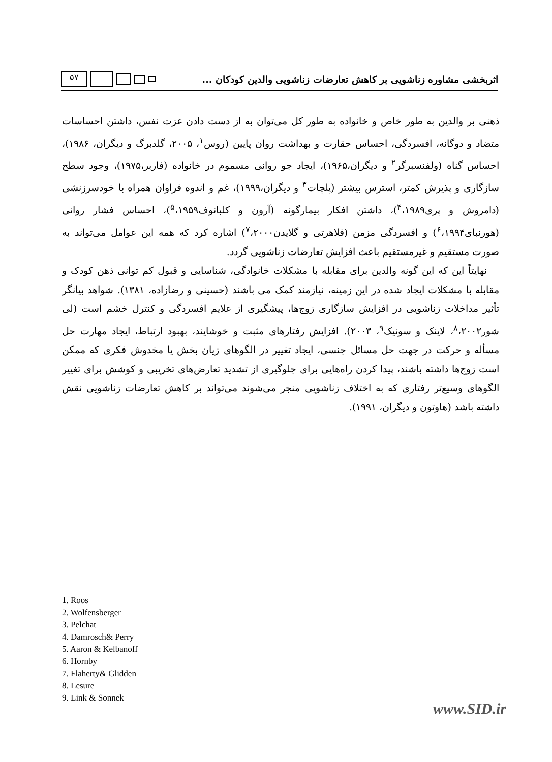اثربخشی مشاوره زناشویی بر کاهش تعارضات زناشویی والدین کودکان ...
۵۷
ذهنی بر والدین به طور خاص و خانواده به طور کل می‌توان به از دست دادن عزت نفس، داشتن احساسات متضاد و دوگانه، افسردگی، احساس حقارت و بهداشت روان پایین (روس<sup>۱</sup>، ۲۰۰۵، گلدبرگ و دیگران، ۱۹۸۶)، احساس گناه (ولفنسبرگر<sup>۲</sup> و دیگران،۱۹۶۵)، ایجاد جو روانی مسموم در خانواده (فاربر،۱۹۷۵)، وجود سطح سازگاری و پذیرش کمتر، استرس بیشتر (پلچات<sup>۳</sup> و دیگران،۱۹۹۹)، غم و اندوه فراوان همراه با خودسرزنشی (دامروش و پری<sup>۴</sup>،۱۹۸۹)، داشتن افکار بیمارگونه (آرون و کلبانوف<sup>۵</sup>،۱۹۵۹)، احساس فشار روانی (هورنبای<sup>۶</sup>،۱۹۹۴) و افسردگی مزمن (فلاهرتی و گلایدن<sup>۷</sup>،۲۰۰۰) اشاره کرد که همه این عوامل می‌تواند به صورت مستقیم و غیرمستقیم باعث افزایش تعارضات زناشویی گردد.
نهایتاً این که این گونه والدین برای مقابله با مشکلات خانوادگی، شناسایی و قبول کم توانی ذهن کودک و مقابله با مشکلات ایجاد شده در این زمینه، نیازمند کمک می باشند (حسینی و رضازاده، ۱۳۸۱). شواهد بیانگر تأثیر مداخلات زناشویی در افزایش سازگاری زوج‌ها، پیشگیری از علایم افسردگی و کنترل خشم است (لی شور<sup>۸</sup>،۲۰۰۲، لاینک و سونیک<sup>۹</sup>، ۲۰۰۳). افزایش رفتارهای مثبت و خوشایند، بهبود ارتباط، ایجاد مهارت حل مسأله و حرکت در جهت حل مسائل جنسی، ایجاد تغییر در الگوهای زیان بخش یا مخدوش فکری که ممکن است زوج‌ها داشته باشند، پیدا کردن راه‌هایی برای جلوگیری از تشدید تعارض‌های تخریبی و کوشش برای تغییر الگوهای وسیع‌تر رفتاری که به اختلاف زناشویی منجر می‌شوند می‌تواند بر کاهش تعارضات زناشویی نقش داشته باشد (هاوتون و دیگران، ۱۹۹۱).
1. Roos
2. Wolfensberger
3. Pelchat
4. Damrosch& Perry
5. Aaron & Kelbanoff
6. Hornby
7. Flaherty& Glidden
8. Lesure
9. Link & Sonnek
www.SID.ir